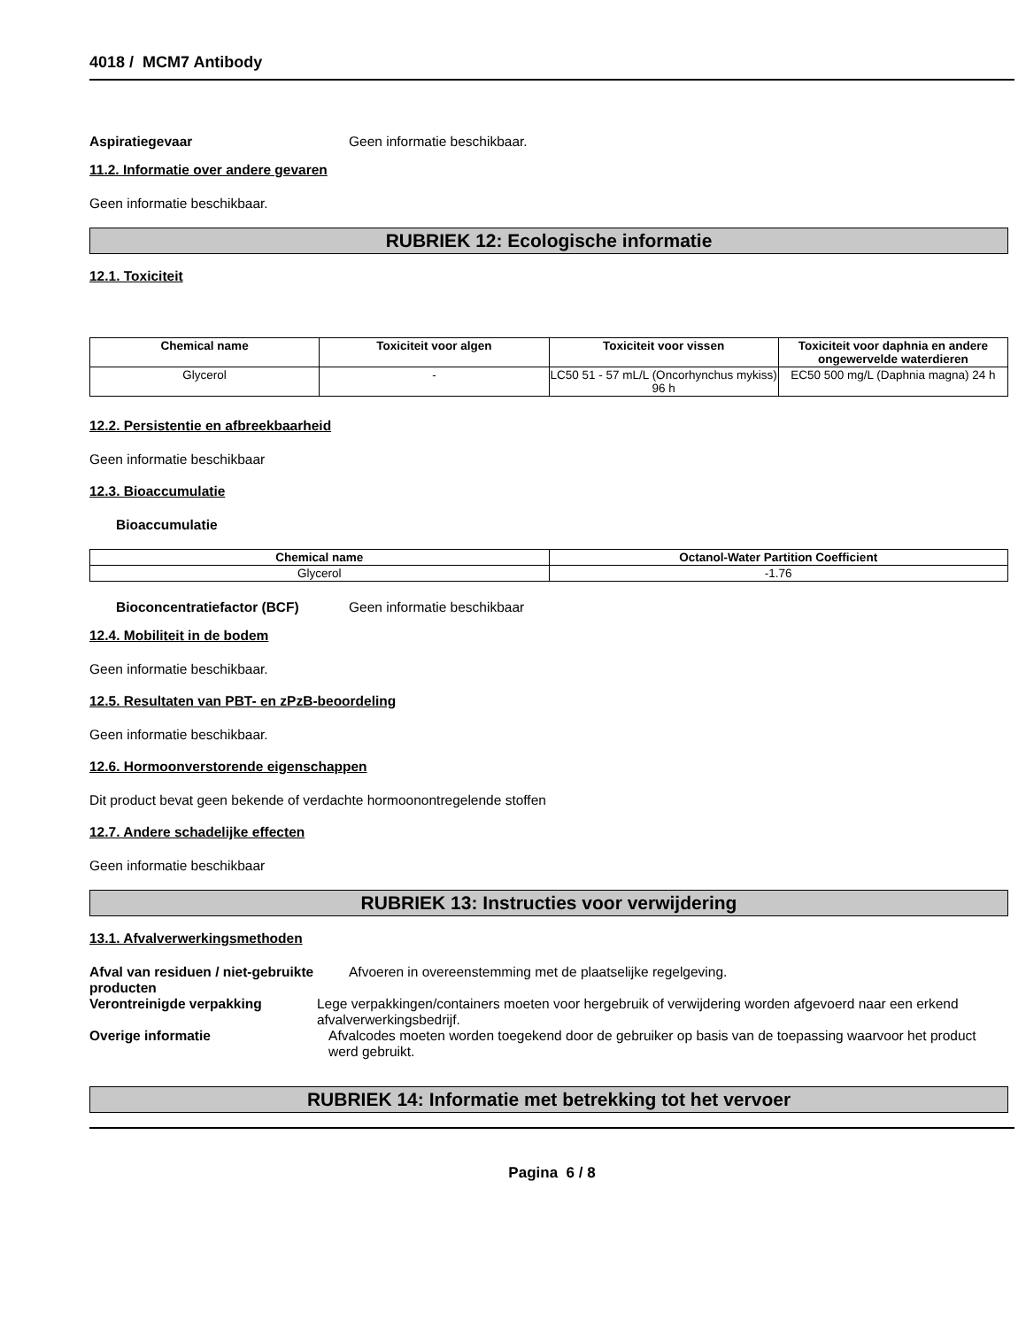4018 / MCM7 Antibody
Aspiratiegevaar Geen informatie beschikbaar.
11.2. Informatie over andere gevaren
Geen informatie beschikbaar.
RUBRIEK 12: Ecologische informatie
12.1. Toxiciteit
| Chemical name | Toxiciteit voor algen | Toxiciteit voor vissen | Toxiciteit voor daphnia en andere ongewervelde waterdieren |
| --- | --- | --- | --- |
| Glycerol | - | LC50 51 - 57 mL/L (Oncorhynchus mykiss) 96 h | EC50 500 mg/L (Daphnia magna) 24 h |
12.2. Persistentie en afbreekbaarheid
Geen informatie beschikbaar
12.3. Bioaccumulatie
Bioaccumulatie
| Chemical name | Octanol-Water Partition Coefficient |
| --- | --- |
| Glycerol | -1.76 |
Bioconcentratiefactor (BCF) Geen informatie beschikbaar
12.4. Mobiliteit in de bodem
Geen informatie beschikbaar.
12.5. Resultaten van PBT- en zPzB-beoordeling
Geen informatie beschikbaar.
12.6. Hormoonverstorende eigenschappen
Dit product bevat geen bekende of verdachte hormoonontregelende stoffen
12.7. Andere schadelijke effecten
Geen informatie beschikbaar
RUBRIEK 13: Instructies voor verwijdering
13.1. Afvalverwerkingsmethoden
Afval van residuen / niet-gebruikte producten
Afvoeren in overeenstemming met de plaatselijke regelgeving.
Verontreinigde verpakking Lege verpakkingen/containers moeten voor hergebruik of verwijdering worden afgevoerd naar een erkend afvalverwerkingsbedrijf.
Overige informatie Afvalcodes moeten worden toegekend door de gebruiker op basis van de toepassing waarvoor het product werd gebruikt.
RUBRIEK 14: Informatie met betrekking tot het vervoer
Pagina 6 / 8